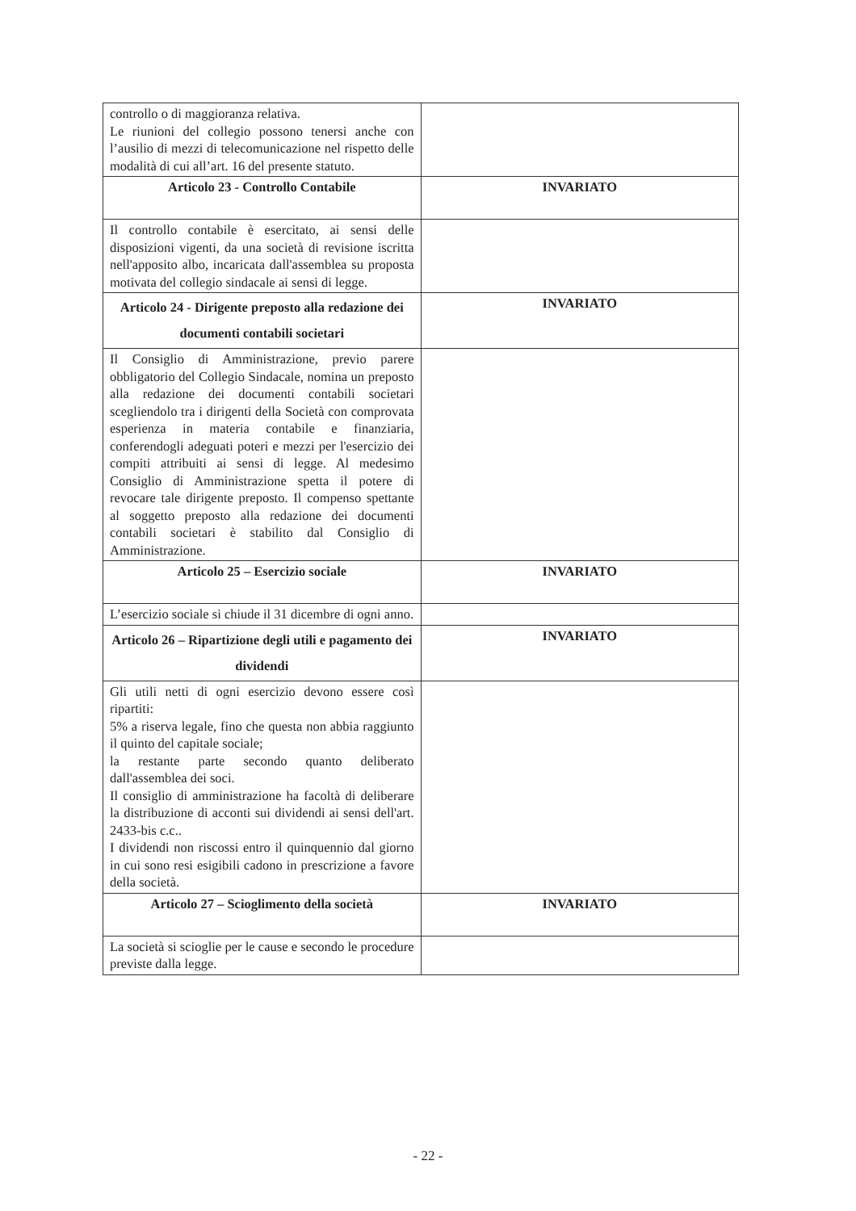| controllo o di maggioranza relativa. Le riunioni del collegio possono tenersi anche con l’ausilio di mezzi di telecomunicazione nel rispetto delle modalità di cui all’art. 16 del presente statuto. | |
| Articolo 23 - Controllo Contabile | INVARIATO |
| Il controllo contabile è esercitato, ai sensi delle disposizioni vigenti, da una società di revisione iscritta nell'apposito albo, incaricata dall'assemblea su proposta motivata del collegio sindacale ai sensi di legge. | |
| Articolo 24 - Dirigente preposto alla redazione dei documenti contabili societari | INVARIATO |
| Il Consiglio di Amministrazione, previo parere obbligatorio del Collegio Sindacale, nomina un preposto alla redazione dei documenti contabili societari scegliendolo tra i dirigenti della Società con comprovata esperienza in materia contabile e finanziaria, conferendogli adeguati poteri e mezzi per l'esercizio dei compiti attribuiti ai sensi di legge. Al medesimo Consiglio di Amministrazione spetta il potere di revocare tale dirigente preposto. Il compenso spettante al soggetto preposto alla redazione dei documenti contabili societari è stabilito dal Consiglio di Amministrazione. | |
| Articolo 25 – Esercizio sociale | INVARIATO |
| L’esercizio sociale si chiude il 31 dicembre di ogni anno. | |
| Articolo 26 – Ripartizione degli utili e pagamento dei dividendi | INVARIATO |
| Gli utili netti di ogni esercizio devono essere così ripartiti: 5% a riserva legale, fino che questa non abbia raggiunto il quinto del capitale sociale; la restante parte secondo quanto deliberato dall'assemblea dei soci. Il consiglio di amministrazione ha facoltà di deliberare la distribuzione di acconti sui dividendi ai sensi dell'art. 2433-bis c.c.. I dividendi non riscossi entro il quinquennio dal giorno in cui sono resi esigibili cadono in prescrizione a favore della società. | |
| Articolo 27 – Scioglimento della società | INVARIATO |
| La società si scioglie per le cause e secondo le procedure previste dalla legge. | |
- 22 -